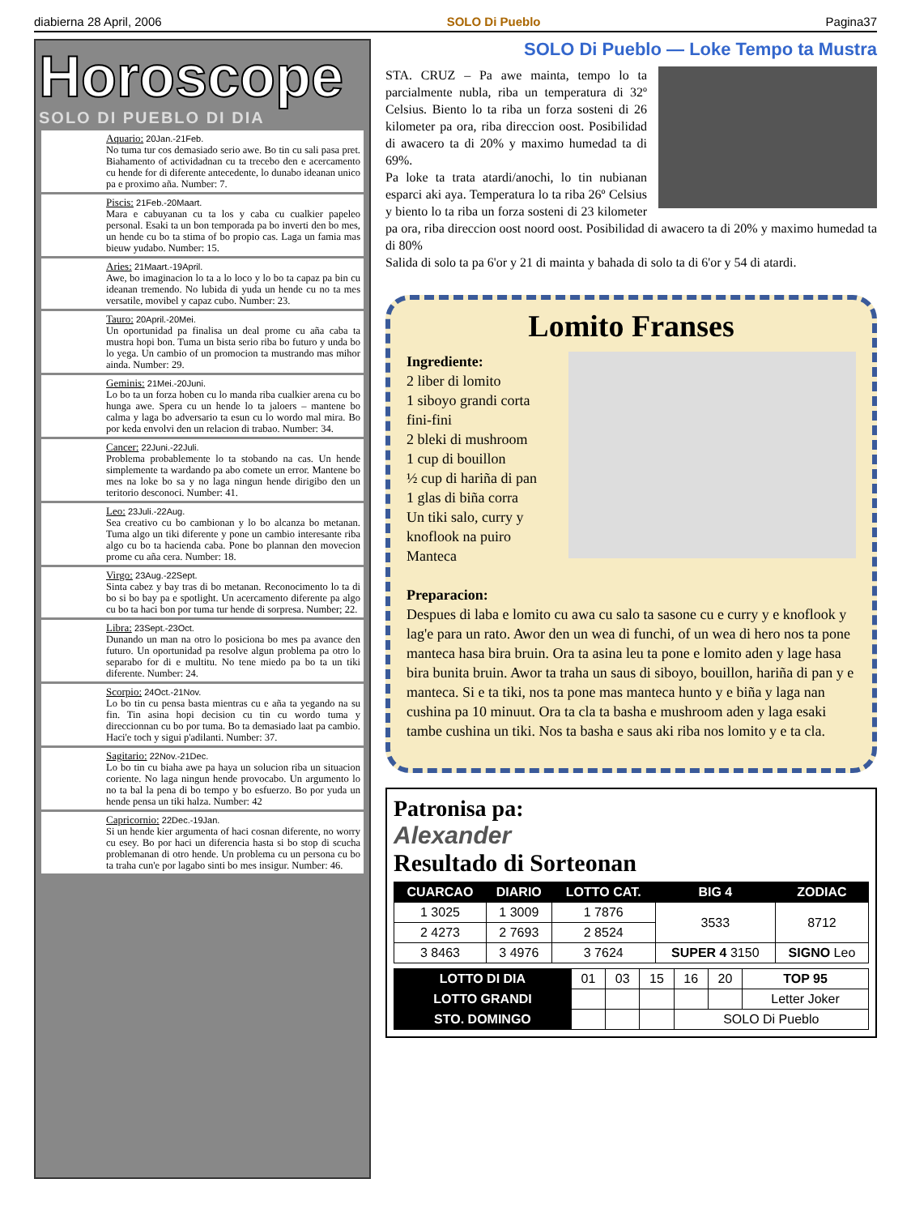diabierna 28 April, 2006 SOLO Di Pueblo Pagina37
Horoscope
SOLO DI PUEBLO DI DIA
Aquario: 20Jan.-21Feb.
No tuma tur cos demasiado serio awe. Bo tin cu sali pasa pret. Biahamento of actividadnan cu ta trecebo den e acercamento cu hende for di diferente antecedente, lo dunabo ideanan unico pa e proximo aña. Number: 7.
Piscis: 21Feb.-20Maart.
Mara e cabuyanan cu ta los y caba cu cualkier papeleo personal. Esaki ta un bon temporada pa bo inverti den bo mes, un hende cu bo ta stima of bo propio cas. Laga un famia mas bieuw yudabo. Number: 15.
Aries: 21Maart.-19April.
Awe, bo imaginacion lo ta a lo loco y lo bo ta capaz pa bin cu ideanan tremendo. No lubida di yuda un hende cu no ta mes versatile, movibel y capaz cubo. Number: 23.
Tauro: 20April.-20Mei.
Un oportunidad pa finalisa un deal prome cu aña caba ta mustra hopi bon. Tuma un bista serio riba bo futuro y unda bo lo yega. Un cambio of un promocion ta mustrando mas mihor ainda. Number: 29.
Geminis: 21Mei.-20Juni.
Lo bo ta un forza hoben cu lo manda riba cualkier arena cu bo hunga awe. Spera cu un hende lo ta jaloers – mantene bo calma y laga bo adversario ta esun cu lo wordo mal mira. Bo por keda envolvi den un relacion di trabao. Number: 34.
Cancer: 22Juni.-22Juli.
Problema probablemente lo ta stobando na cas. Un hende simplemente ta wardando pa abo comete un error. Mantene bo mes na loke bo sa y no laga ningun hende dirigibo den un teritorio desconoci. Number: 41.
Leo: 23Juli.-22Aug.
Sea creativo cu bo cambionan y lo bo alcanza bo metanan. Tuma algo un tiki diferente y pone un cambio interesante riba algo cu bo ta hacienda caba. Pone bo plannan den movecion prome cu aña cera. Number: 18.
Virgo: 23Aug.-22Sept.
Sinta cabez y bay tras di bo metanan. Reconocimento lo ta di bo si bo bay pa e spotlight. Un acercamento diferente pa algo cu bo ta haci bon por tuma tur hende di sorpresa. Number; 22.
Libra: 23Sept.-23Oct.
Dunando un man na otro lo posiciona bo mes pa avance den futuro. Un oportunidad pa resolve algun problema pa otro lo separabo for di e multitu. No tene miedo pa bo ta un tiki diferente. Number: 24.
Scorpio: 24Oct.-21Nov.
Lo bo tin cu pensa basta mientras cu e aña ta yegando na su fin. Tin asina hopi decision cu tin cu wordo tuma y direccionnan cu bo por tuma. Bo ta demasiado laat pa cambio. Haci'e toch y sigui p'adilanti. Number: 37.
Sagitario: 22Nov.-21Dec.
Lo bo tin cu biaha awe pa haya un solucion riba un situacion coriente. No laga ningun hende provocabo. Un argumento lo no ta bal la pena di bo tempo y bo esfuerzo. Bo por yuda un hende pensa un tiki halza. Number: 42
Capricornio: 22Dec.-19Jan.
Si un hende kier argumenta of haci cosnan diferente, no worry cu esey. Bo por haci un diferencia hasta si bo stop di scucha problemanan di otro hende. Un problema cu un persona cu bo ta traha cun'e por lagabo sinti bo mes insigur. Number: 46.
SOLO Di Pueblo — Loke Tempo ta Mustra
STA. CRUZ – Pa awe mainta, tempo lo ta parcialmente nubla, riba un temperatura di 32º Celsius. Biento lo ta riba un forza sosteni di 26 kilometer pa ora, riba direccion oost. Posibilidad di awacero ta di 20% y maximo humedad ta di 69%.
Pa loke ta trata atardi/anochi, lo tin nubianan esparci aki aya. Temperatura lo ta riba 26º Celsius y biento lo ta riba un forza sosteni di 23 kilometer pa ora, riba direccion oost noord oost. Posibilidad di awacero ta di 20% y maximo humedad ta di 80%
Salida di solo ta pa 6'or y 21 di mainta y bahada di solo ta di 6'or y 54 di atardi.
Lomito Franses
Ingrediente:
2 liber di lomito
1 siboyo grandi corta fini-fini
2 bleki di mushroom
1 cup di bouillon
½ cup di hariña di pan
1 glas di biña corra
Un tiki salo, curry y knoflook na puiro
Manteca
Preparacion:
Despues di laba e lomito cu awa cu salo ta sasone cu e curry y e knoflook y lag'e para un rato. Awor den un wea di funchi, of un wea di hero nos ta pone manteca hasa bira bruin. Ora ta asina leu ta pone e lomito aden y lage hasa bira bunita bruin. Awor ta traha un saus di siboyo, bouillon, hariña di pan y e manteca. Si e ta tiki, nos ta pone mas manteca hunto y e biña y laga nan cushina pa 10 minuut. Ora ta cla ta basha e mushroom aden y laga esaki tambe cushina un tiki. Nos ta basha e saus aki riba nos lomito y e ta cla.
Patronisa pa:
Alexander
Resultado di Sorteonan
| CUARCAO | DIARIO | LOTTO CAT. | BIG 4 | ZODIAC |
| --- | --- | --- | --- | --- |
| 1 3025 | 1 3009 | 1 7876 | 3533 | 8712 |
| 2 4273 | 2 7693 | 2 8524 | | |
| 3 8463 | 3 4976 | 3 7624 | SUPER 4 3150 | SIGNO Leo |
| LOTTO DI DIA | 01 | 03 | 15 | 16 | 20 | TOP 95 |
| LOTTO GRANDI | | | | | | Letter Joker |
| STO. DOMINGO | | | | SOLO Di Pueblo | | |